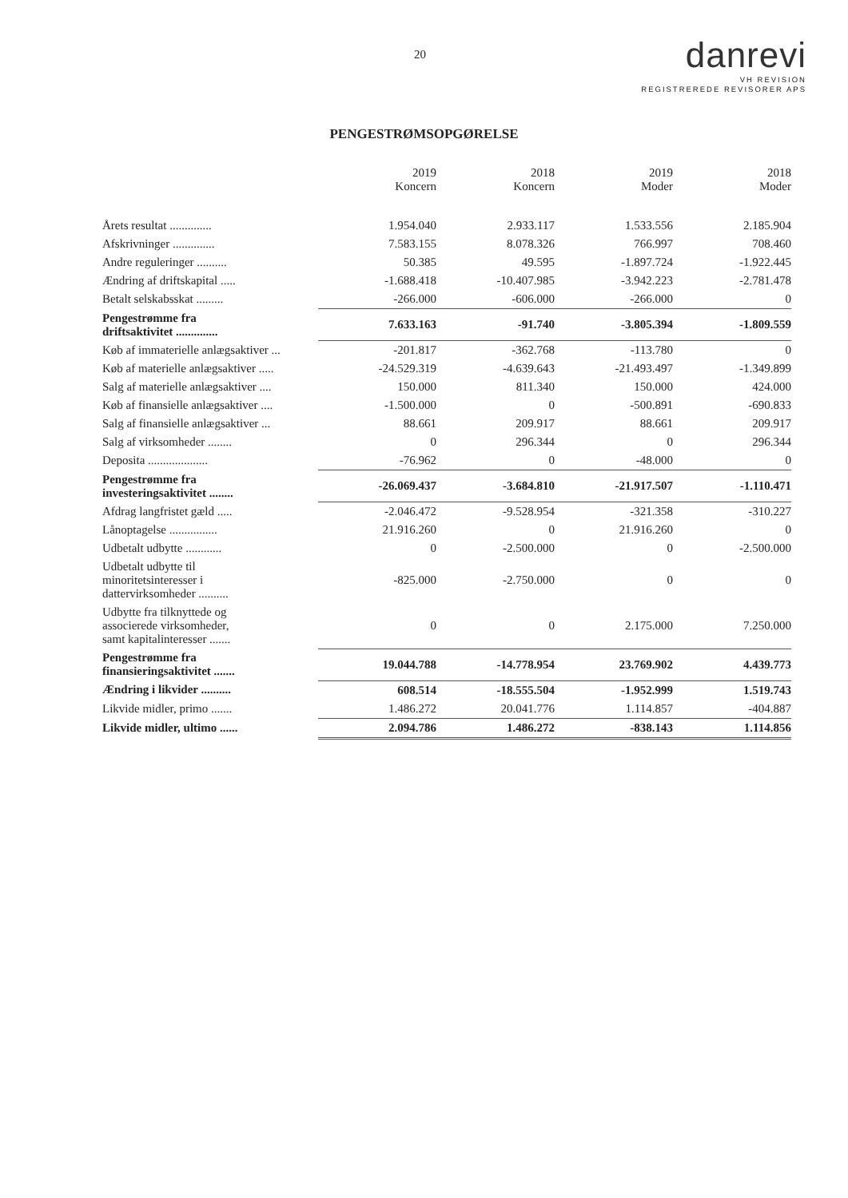20
danrevi
VH REVISION
REGISTREREDE REVISORER APS
PENGESTRØMSOPGØRELSE
| | 2019 Koncern | 2018 Koncern | 2019 Moder | 2018 Moder |
| --- | --- | --- | --- | --- |
| Årets resultat .............. | 1.954.040 | 2.933.117 | 1.533.556 | 2.185.904 |
| Afskrivninger .............. | 7.583.155 | 8.078.326 | 766.997 | 708.460 |
| Andre reguleringer .......... | 50.385 | 49.595 | -1.897.724 | -1.922.445 |
| Ændring af driftskapital ..... | -1.688.418 | -10.407.985 | -3.942.223 | -2.781.478 |
| Betalt selskabsskat ......... | -266.000 | -606.000 | -266.000 | 0 |
| Pengestrømme fra driftsaktivitet .............. | 7.633.163 | -91.740 | -3.805.394 | -1.809.559 |
| Køb af immaterielle anlægsaktiver ... | -201.817 | -362.768 | -113.780 | 0 |
| Køb af materielle anlægsaktiver ..... | -24.529.319 | -4.639.643 | -21.493.497 | -1.349.899 |
| Salg af materielle anlægsaktiver .... | 150.000 | 811.340 | 150.000 | 424.000 |
| Køb af finansielle anlægsaktiver .... | -1.500.000 | 0 | -500.891 | -690.833 |
| Salg af finansielle anlægsaktiver ... | 88.661 | 209.917 | 88.661 | 209.917 |
| Salg af virksomheder ........ | 0 | 296.344 | 0 | 296.344 |
| Deposita .................... | -76.962 | 0 | -48.000 | 0 |
| Pengestrømme fra investeringsaktivitet ........ | -26.069.437 | -3.684.810 | -21.917.507 | -1.110.471 |
| Afdrag langfristet gæld ..... | -2.046.472 | -9.528.954 | -321.358 | -310.227 |
| Lånoptagelse ................ | 21.916.260 | 0 | 21.916.260 | 0 |
| Udbetalt udbytte ............ | 0 | -2.500.000 | 0 | -2.500.000 |
| Udbetalt udbytte til minoritetsinteresser i dattervirksomheder .......... | -825.000 | -2.750.000 | 0 | 0 |
| Udbytte fra tilknyttede og associerede virksomheder, samt kapitalinteresser ....... | 0 | 0 | 2.175.000 | 7.250.000 |
| Pengestrømme fra finansieringsaktivitet ....... | 19.044.788 | -14.778.954 | 23.769.902 | 4.439.773 |
| Ændring i likvider .......... | 608.514 | -18.555.504 | -1.952.999 | 1.519.743 |
| Likvide midler, primo ....... | 1.486.272 | 20.041.776 | 1.114.857 | -404.887 |
| Likvide midler, ultimo ...... | 2.094.786 | 1.486.272 | -838.143 | 1.114.856 |